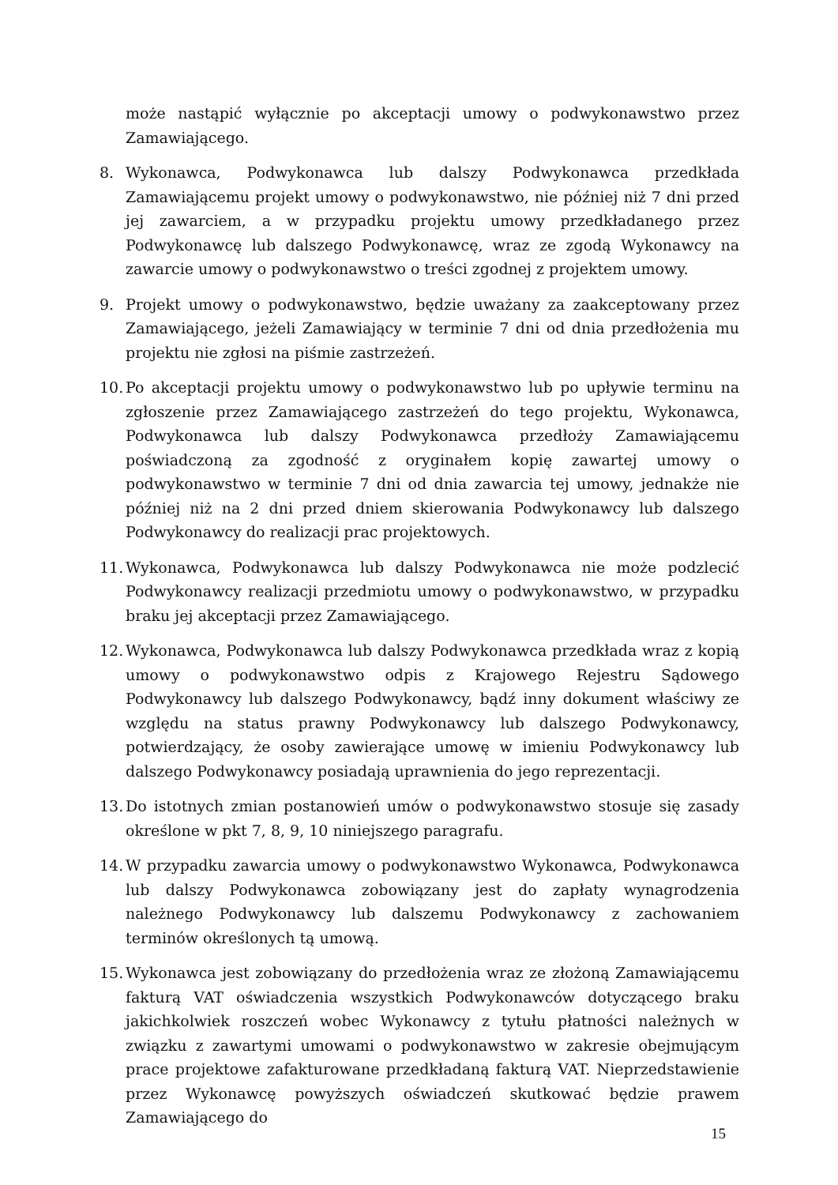może nastąpić wyłącznie po akceptacji umowy o podwykonawstwo przez Zamawiającego.
8. Wykonawca, Podwykonawca lub dalszy Podwykonawca przedkłada Zamawiającemu projekt umowy o podwykonawstwo, nie później niż 7 dni przed jej zawarciem, a w przypadku projektu umowy przedkładanego przez Podwykonawcę lub dalszego Podwykonawcę, wraz ze zgodą Wykonawcy na zawarcie umowy o podwykonawstwo o treści zgodnej z projektem umowy.
9. Projekt umowy o podwykonawstwo, będzie uważany za zaakceptowany przez Zamawiającego, jeżeli Zamawiający w terminie 7 dni od dnia przedłożenia mu projektu nie zgłosi na piśmie zastrzeżeń.
10.
Po akceptacji projektu umowy o podwykonawstwo lub po upływie terminu na zgłoszenie przez Zamawiającego zastrzeżeń do tego projektu, Wykonawca, Podwykonawca lub dalszy Podwykonawca przedłoży Zamawiającemu poświadczoną za zgodność z oryginałem kopię zawartej umowy o podwykonawstwo w terminie 7 dni od dnia zawarcia tej umowy, jednakże nie później niż na 2 dni przed dniem skierowania Podwykonawcy lub dalszego Podwykonawcy do realizacji prac projektowych.
11.
Wykonawca, Podwykonawca lub dalszy Podwykonawca nie może podzlecić Podwykonawcy realizacji przedmiotu umowy o podwykonawstwo, w przypadku braku jej akceptacji przez Zamawiającego.
12.
Wykonawca, Podwykonawca lub dalszy Podwykonawca przedkłada wraz z kopią umowy o podwykonawstwo odpis z Krajowego Rejestru Sądowego Podwykonawcy lub dalszego Podwykonawcy, bądź inny dokument właściwy ze względu na status prawny Podwykonawcy lub dalszego Podwykonawcy, potwierdzający, że osoby zawierające umowę w imieniu Podwykonawcy lub dalszego Podwykonawcy posiadają uprawnienia do jego reprezentacji.
13.
Do istotnych zmian postanowień umów o podwykonawstwo stosuje się zasady określone w pkt 7, 8, 9, 10 niniejszego paragrafu.
14.
W przypadku zawarcia umowy o podwykonawstwo Wykonawca, Podwykonawca lub dalszy Podwykonawca zobowiązany jest do zapłaty wynagrodzenia należnego Podwykonawcy lub dalszemu Podwykonawcy z zachowaniem terminów określonych tą umową.
15.
Wykonawca jest zobowiązany do przedłożenia wraz ze złożoną Zamawiającemu fakturą VAT oświadczenia wszystkich Podwykonawców dotyczącego braku jakichkolwiek roszczeń wobec Wykonawcy z tytułu płatności należnych w związku z zawartymi umowami o podwykonawstwo w zakresie obejmującym prace projektowe zafakturowane przedkładaną fakturą VAT. Nieprzedstawienie przez Wykonawcę powyższych oświadczeń skutkować będzie prawem Zamawiającego do
15